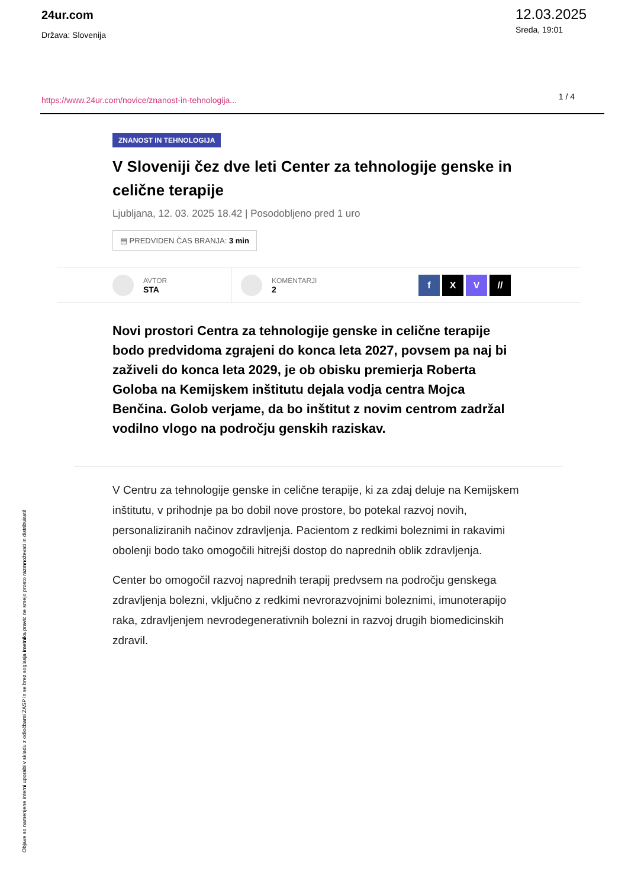24ur.com
Država: Slovenija
12.03.2025
Sreda, 19:01
https://www.24ur.com/novice/znanost-in-tehnologija...
1 / 4
ZNANOST IN TEHNOLOGIJA
V Sloveniji čez dve leti Center za tehnologije genske in celične terapije
Ljubljana, 12. 03. 2025 18.42 | Posodobljeno pred 1 uro
▤ PREDVIDEN ČAS BRANJA: 3 min
AVTOR
STA
KOMENTARJI
2
f X V //
Novi prostori Centra za tehnologije genske in celične terapije bodo predvidoma zgrajeni do konca leta 2027, povsem pa naj bi zaživeli do konca leta 2029, je ob obisku premierja Roberta Goloba na Kemijskem inštitutu dejala vodja centra Mojca Benčina. Golob verjame, da bo inštitut z novim centrom zadržal vodilno vlogo na področju genskih raziskav.
V Centru za tehnologije genske in celične terapije, ki za zdaj deluje na Kemijskem inštitutu, v prihodnje pa bo dobil nove prostore, bo potekal razvoj novih, personaliziranih načinov zdravljenja. Pacientom z redkimi boleznimi in rakavimi obolenji bodo tako omogočili hitrejši dostop do naprednih oblik zdravljenja.
Center bo omogočil razvoj naprednih terapij predvsem na področju genskega zdravljenja bolezni, vključno z redkimi nevrorazvojnimi boleznimi, imunoterapijo raka, zdravljenjem nevrodegenerativnih bolezni in razvoj drugih biomedicinskih zdravil.
Objave so namenjene interni uporabi v skladu z odločbami ZASP in se brez soglasja imetnika pravic ne smejo prosto razmnoževati in distribuirati!